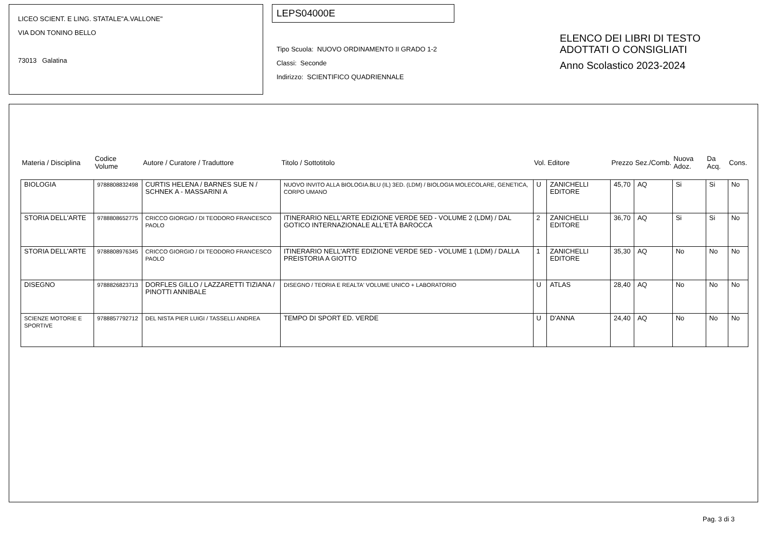LICEO SCIENT. E LING. STATALE"A.VALLONE"
VIA DON TONINO BELLO
73013 Galatina
LEPS04000E
Tipo Scuola: NUOVO ORDINAMENTO II GRADO 1-2
Classi: Seconde
Indirizzo: SCIENTIFICO QUADRIENNALE
ELENCO DEI LIBRI DI TESTO
ADOTTATI O CONSIGLIATI
Anno Scolastico 2023-2024
| Materia / Disciplina | Codice Volume | Autore / Curatore / Traduttore | Titolo / Sottotitolo | Vol. | Editore | Prezzo | Sez./Comb. | Nuova Adoz. | Da Acq. | Cons. |
| --- | --- | --- | --- | --- | --- | --- | --- | --- | --- | --- |
| BIOLOGIA | 9788808832498 | CURTIS HELENA / BARNES SUE N / SCHNEK A - MASSARINI A | NUOVO INVITO ALLA BIOLOGIA.BLU (IL) 3ED. (LDM) / BIOLOGIA MOLECOLARE, GENETICA, CORPO UMANO | U | ZANICHELLI EDITORE | 45,70 | AQ | Si | Si | No |
| STORIA DELL'ARTE | 9788808652775 | CRICCO GIORGIO / DI TEODORO FRANCESCO PAOLO | ITINERARIO NELL'ARTE EDIZIONE VERDE 5ED - VOLUME 2 (LDM) / DAL GOTICO INTERNAZIONALE ALL'ETÀ BAROCCA | 2 | ZANICHELLI EDITORE | 36,70 | AQ | Si | Si | No |
| STORIA DELL'ARTE | 9788808976345 | CRICCO GIORGIO / DI TEODORO FRANCESCO PAOLO | ITINERARIO NELL'ARTE EDIZIONE VERDE 5ED - VOLUME 1 (LDM) / DALLA PREISTORIA A GIOTTO | 1 | ZANICHELLI EDITORE | 35,30 | AQ | No | No | No |
| DISEGNO | 9788826823713 | DORFLES GILLO / LAZZARETTI TIZIANA / PINOTTI ANNIBALE | DISEGNO / TEORIA E REALTA' VOLUME UNICO + LABORATORIO | U | ATLAS | 28,40 | AQ | No | No | No |
| SCIENZE MOTORIE E SPORTIVE | 9788857792712 | DEL NISTA PIER LUIGI / TASSELLI ANDREA | TEMPO DI SPORT ED. VERDE | U | D'ANNA | 24,40 | AQ | No | No | No |
Pag. 3 di 3